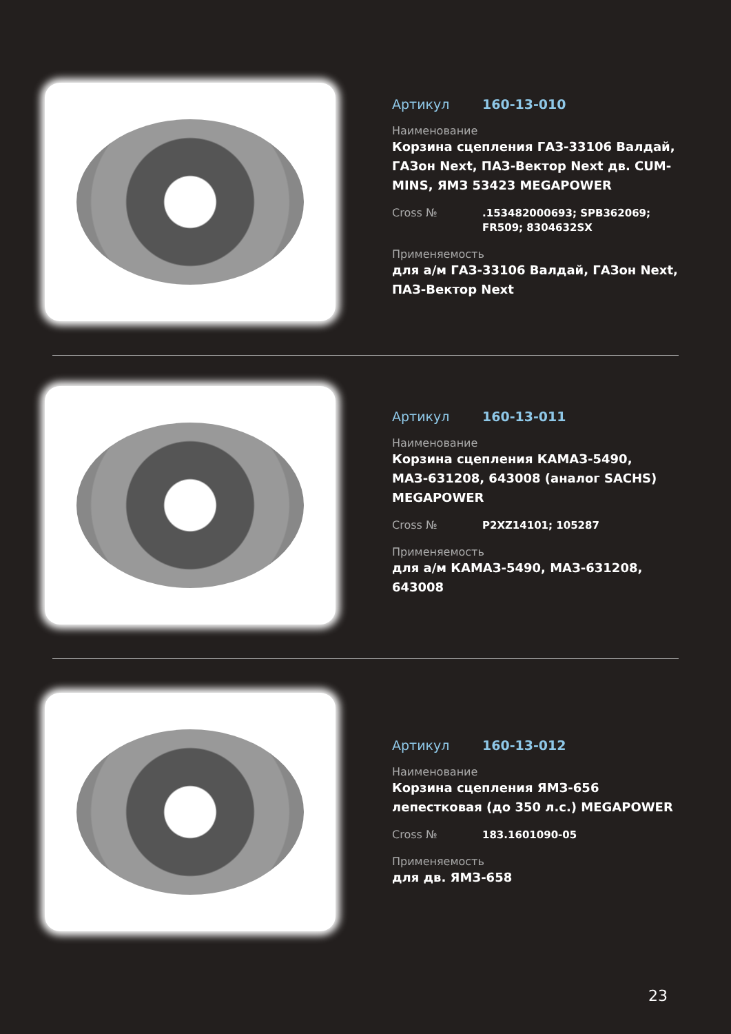Артикул 160-13-010
Наименование
Корзина сцепления ГАЗ-33106 Валдай, ГАЗон Next, ПАЗ-Вектор Next дв. CUM-MINS, ЯМЗ 53423 MEGAPOWER
Cross №.153482000693; SPB362069; FR509; 8304632SX
Применяемость
для а/м ГАЗ-33106 Валдай, ГАЗон Next, ПАЗ-Вектор Next
Артикул 160-13-011
Наименование
Корзина сцепления КАМАЗ-5490, МАЗ-631208, 643008 (аналог SACHS) MEGAPOWER
Cross № P2XZ14101; 105287
Применяемость
для а/м КАМАЗ-5490, МАЗ-631208, 643008
Артикул 160-13-012
Наименование
Корзина сцепления ЯМЗ-656 лепестковая (до 350 л.с.) MEGAPOWER
Cross № 183.1601090-05
Применяемость
для дв. ЯМЗ-658
23